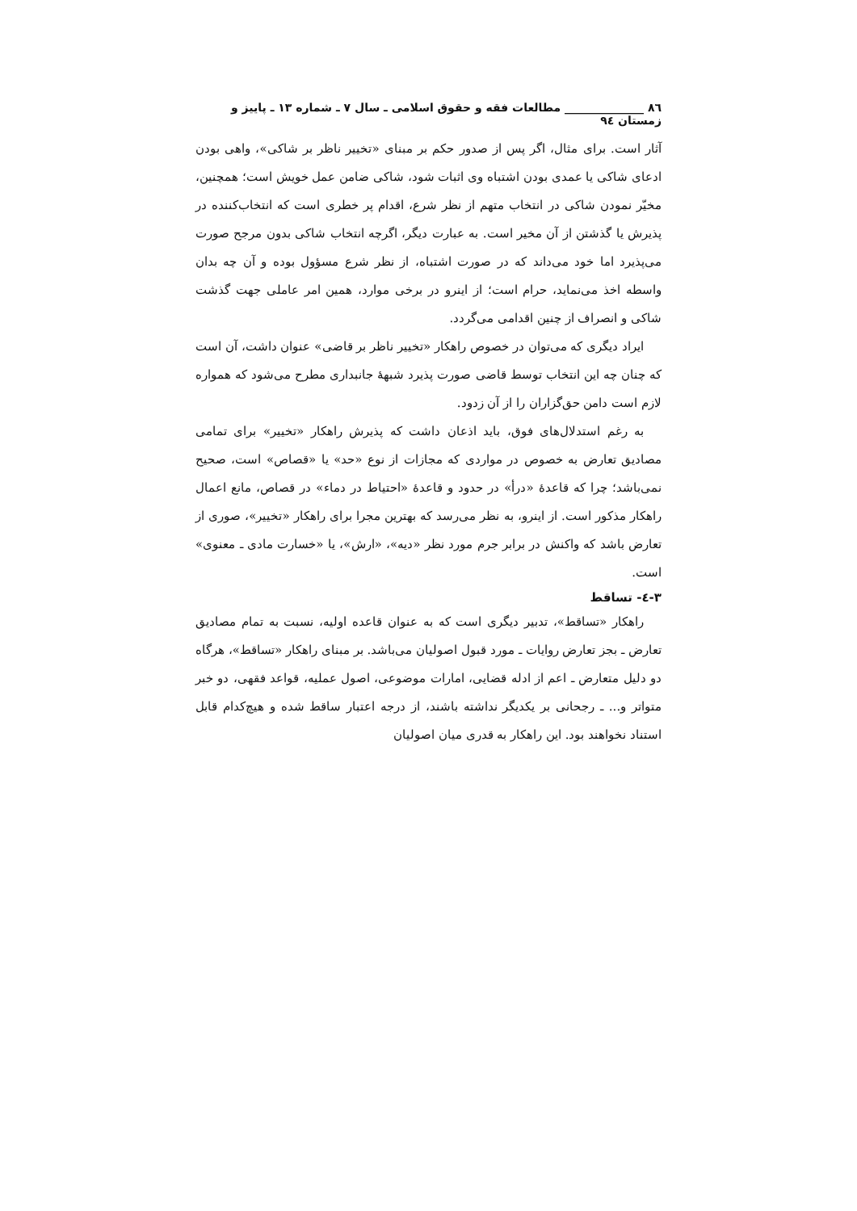٨٦ ______________ مطالعات فقه و حقوق اسلامی ـ سال ٧ ـ شماره ١٣ ـ پاییز و زمستان ٩٤
آثار است. برای مثال، اگر پس از صدور حکم بر مبنای «تخییر ناظر بر شاکی»، واهی بودن ادعای شاکی یا عمدی بودن اشتباه وی اثبات شود، شاکی ضامن عمل خویش است؛ همچنین، مخیّر نمودن شاکی در انتخاب متهم از نظر شرع، اقدام پر خطری است که انتخاب‌کننده در پذیرش یا گذشتن از آن مخیر است. به عبارت دیگر، اگرچه انتخاب شاکی بدون مرجح صورت می‌پذیرد اما خود می‌داند که در صورت اشتباه، از نظر شرع مسؤول بوده و آن چه بدان واسطه اخذ می‌نماید، حرام است؛ از اینرو در برخی موارد، همین امر عاملی جهت گذشت شاکی و انصراف از چنین اقدامی می‌گردد.
ایراد دیگری که می‌توان در خصوص راهکار «تخییر ناظر بر قاضی» عنوان داشت، آن است که چنان چه این انتخاب توسط قاضی صورت پذیرد شبهۀ جانبداری مطرح می‌شود که همواره لازم است دامن حق‌گزاران را از آن زدود.
به رغم استدلال‌های فوق، باید اذعان داشت که پذیرش راهکار «تخییر» برای تمامی مصادیق تعارض به خصوص در مواردی که مجازات از نوع «حد» یا «قصاص» است، صحیح نمی‌باشد؛ چرا که قاعدۀ «درأ» در حدود و قاعدۀ «احتیاط در دماء» در قصاص، مانع اعمال راهکار مذکور است. از اینرو، به نظر می‌رسد که بهترین مجرا برای راهکار «تخییر»، صوری از تعارض باشد که واکنش در برابر جرم مورد نظر «دیه»، «ارش»، یا «خسارت مادی ـ معنوی» است.
٣-٤- تساقط
راهکار «تساقط»، تدبیر دیگری است که به عنوان قاعده اولیه، نسبت به تمام مصادیق تعارض ـ بجز تعارض روایات ـ مورد قبول اصولیان می‌باشد. بر مبنای راهکار «تساقط»، هرگاه دو دلیل متعارض ـ اعم از ادله قضایی، امارات موضوعی، اصول عملیه، قواعد فقهی، دو خبر متواتر و... ـ رجحانی بر یکدیگر نداشته باشند، از درجه اعتبار ساقط شده و هیچ‌کدام قابل استناد نخواهند بود. این راهکار به قدری میان اصولیان